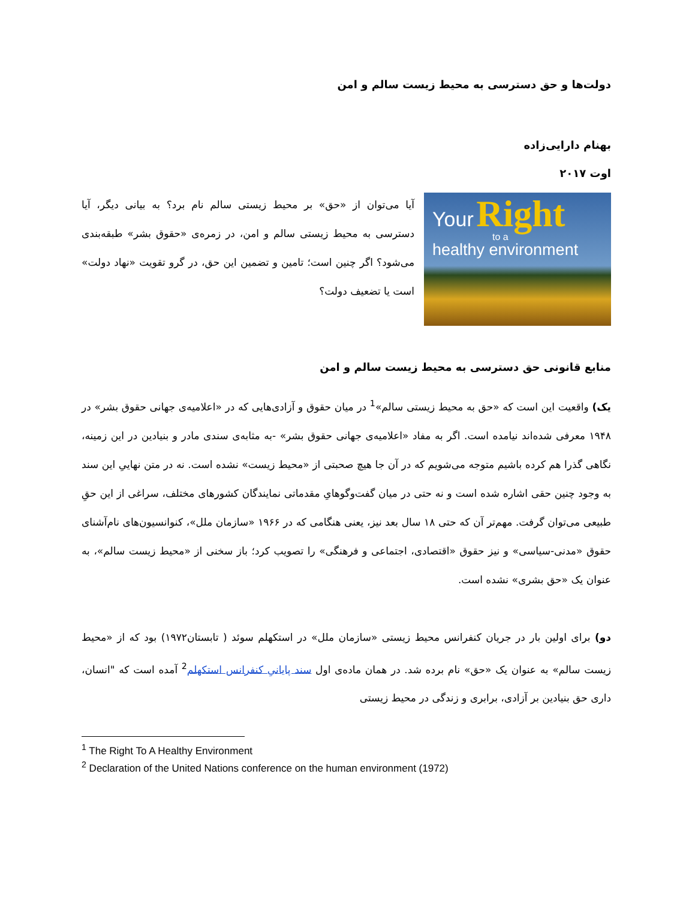دولت‌ها و حق دسترسی به محیط زیست سالم و امن
بهنام دارایی‌زاده
اوت ۲۰۱۷
Your Right
to a
healthy environment
آیا می‌توان از «حق» بر محیط زیستی سالم نام برد؟ به بیانی دیگر، آیا دسترسی به محیط زیستی سالم و امن، در زمره‌ی «حقوق بشر» طبقه‌بندی می‌شود؟ اگر چنین است؛ تامین و تضمین این حق، در گرو تقویت «نهاد دولت» است یا تضعیف دولت؟
منابع قانونی حق دسترسی به محیط زیست سالم و امن
یک) واقعیت این است که «حق به محیط زیستی سالم»<sup>1</sup> در میان حقوق و آزادی‌هایی که در «اعلامیه‌ی جهانی حقوق بشر» در ۱۹۴۸ معرفی شده‌اند نیامده است. اگر به مفاد «اعلامیه‌ی جهانی حقوق بشر» -به مثابه‌ی سندی مادر و بنیادین در این زمینه، نگاهی گذرا هم کرده باشیم متوجه می‌شویم که در آن جا هیچ صحبتی از «محیط زیست» نشده است. نه در متن نهاییِ این سند به وجود چنین حقی اشاره شده است و نه حتی در میان گفت‌وگوهایِ مقدماتی نمایندگان کشورهای مختلف، سراغی از این حقِ طبیعی می‌توان گرفت. مهم‌تر آن که حتی ۱۸ سال بعد نیز، یعنی هنگامی که در ۱۹۶۶ «سازمان ملل»، کنوانسیون‌های نام‌آشنای حقوق «مدنی-سیاسی» و نیز حقوق «اقتصادی، اجتماعی و فرهنگی» را تصویب کرد؛ باز سخنی از «محیط زیست سالم»، به عنوان یک «حق بشری» نشده است.
دو) برای اولین بار در جریان کنفرانس محیط زیستی «سازمان ملل» در استکهلم سوئد ( تابستان۱۹۷۲) بود که از «محیط زیست سالم» به عنوان یک «حق» نام برده شد. در همان ماده‌ی اول سند پایانیِ کنفرانس استکهلم<sup>2</sup> آمده است که "انسان، داری حق بنیادین بر آزادی، برابری و زندگی در محیط زیستی
<sup>1</sup> The Right To A Healthy Environment
<sup>2</sup> Declaration of the United Nations conference on the human environment (1972)